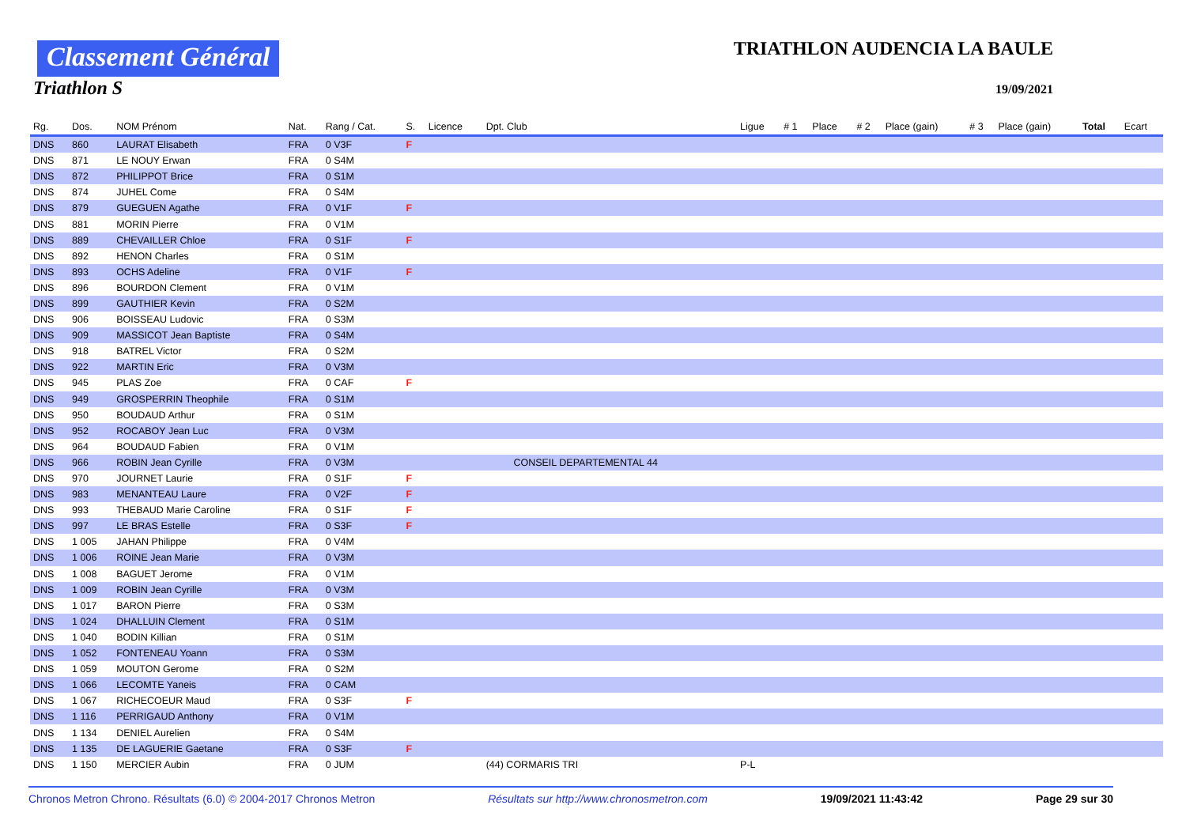Classement Général
Triathlon S
TRIATHLON AUDENCIA LA BAULE
19/09/2021
| Rg. | Dos. | NOM Prénom | Nat. | Rang / Cat. | S. | Licence | Dpt. Club | Ligue | # 1 | Place | # 2 | Place (gain) | # 3 | Place (gain) | Total | Ecart |
| --- | --- | --- | --- | --- | --- | --- | --- | --- | --- | --- | --- | --- | --- | --- | --- | --- |
| DNS | 860 | LAURAT Elisabeth | FRA | 0 V3F | F | | | | | | | | | | | |
| DNS | 871 | LE NOUY Erwan | FRA | 0 S4M | | | | | | | | | | | | |
| DNS | 872 | PHILIPPOT Brice | FRA | 0 S1M | | | | | | | | | | | | |
| DNS | 874 | JUHEL Come | FRA | 0 S4M | | | | | | | | | | | | |
| DNS | 879 | GUEGUEN Agathe | FRA | 0 V1F | F | | | | | | | | | | | |
| DNS | 881 | MORIN Pierre | FRA | 0 V1M | | | | | | | | | | | | |
| DNS | 889 | CHEVAILLER Chloe | FRA | 0 S1F | F | | | | | | | | | | | |
| DNS | 892 | HENON Charles | FRA | 0 S1M | | | | | | | | | | | | |
| DNS | 893 | OCHS Adeline | FRA | 0 V1F | F | | | | | | | | | | | |
| DNS | 896 | BOURDON Clement | FRA | 0 V1M | | | | | | | | | | | | |
| DNS | 899 | GAUTHIER Kevin | FRA | 0 S2M | | | | | | | | | | | | |
| DNS | 906 | BOISSEAU Ludovic | FRA | 0 S3M | | | | | | | | | | | | |
| DNS | 909 | MASSICOT Jean Baptiste | FRA | 0 S4M | | | | | | | | | | | | |
| DNS | 918 | BATREL Victor | FRA | 0 S2M | | | | | | | | | | | | |
| DNS | 922 | MARTIN Eric | FRA | 0 V3M | | | | | | | | | | | | |
| DNS | 945 | PLAS Zoe | FRA | 0 CAF | F | | | | | | | | | | | |
| DNS | 949 | GROSPERRIN Theophile | FRA | 0 S1M | | | | | | | | | | | | |
| DNS | 950 | BOUDAUD Arthur | FRA | 0 S1M | | | | | | | | | | | | |
| DNS | 952 | ROCABOY Jean Luc | FRA | 0 V3M | | | | | | | | | | | | |
| DNS | 964 | BOUDAUD Fabien | FRA | 0 V1M | | | | | | | | | | | | |
| DNS | 966 | ROBIN Jean Cyrille | FRA | 0 V3M | | | CONSEIL DEPARTEMENTAL 44 | | | | | | | | | |
| DNS | 970 | JOURNET Laurie | FRA | 0 S1F | F | | | | | | | | | | | |
| DNS | 983 | MENANTEAU Laure | FRA | 0 V2F | F | | | | | | | | | | | |
| DNS | 993 | THEBAUD Marie Caroline | FRA | 0 S1F | F | | | | | | | | | | | |
| DNS | 997 | LE BRAS Estelle | FRA | 0 S3F | F | | | | | | | | | | | |
| DNS | 1 005 | JAHAN Philippe | FRA | 0 V4M | | | | | | | | | | | | |
| DNS | 1 006 | ROINE Jean Marie | FRA | 0 V3M | | | | | | | | | | | | |
| DNS | 1 008 | BAGUET Jerome | FRA | 0 V1M | | | | | | | | | | | | |
| DNS | 1 009 | ROBIN Jean Cyrille | FRA | 0 V3M | | | | | | | | | | | | |
| DNS | 1 017 | BARON Pierre | FRA | 0 S3M | | | | | | | | | | | | |
| DNS | 1 024 | DHALLUIN Clement | FRA | 0 S1M | | | | | | | | | | | | |
| DNS | 1 040 | BODIN Killian | FRA | 0 S1M | | | | | | | | | | | | |
| DNS | 1 052 | FONTENEAU Yoann | FRA | 0 S3M | | | | | | | | | | | | |
| DNS | 1 059 | MOUTON Gerome | FRA | 0 S2M | | | | | | | | | | | | |
| DNS | 1 066 | LECOMTE Yaneis | FRA | 0 CAM | | | | | | | | | | | | |
| DNS | 1 067 | RICHECOEUR Maud | FRA | 0 S3F | F | | | | | | | | | | | |
| DNS | 1 116 | PERRIGAUD Anthony | FRA | 0 V1M | | | | | | | | | | | | |
| DNS | 1 134 | DENIEL Aurelien | FRA | 0 S4M | | | | | | | | | | | | |
| DNS | 1 135 | DE LAGUERIE Gaetane | FRA | 0 S3F | F | | | | | | | | | | | |
| DNS | 1 150 | MERCIER Aubin | FRA | 0 JUM | | | (44) CORMARIS TRI | P-L | | | | | | | | |
Chronos Metron Chrono. Résultats (6.0) © 2004-2017 Chronos Metron Résultats sur http://www.chronosmetron.com 19/09/2021 11:43:42 Page 29 sur 30